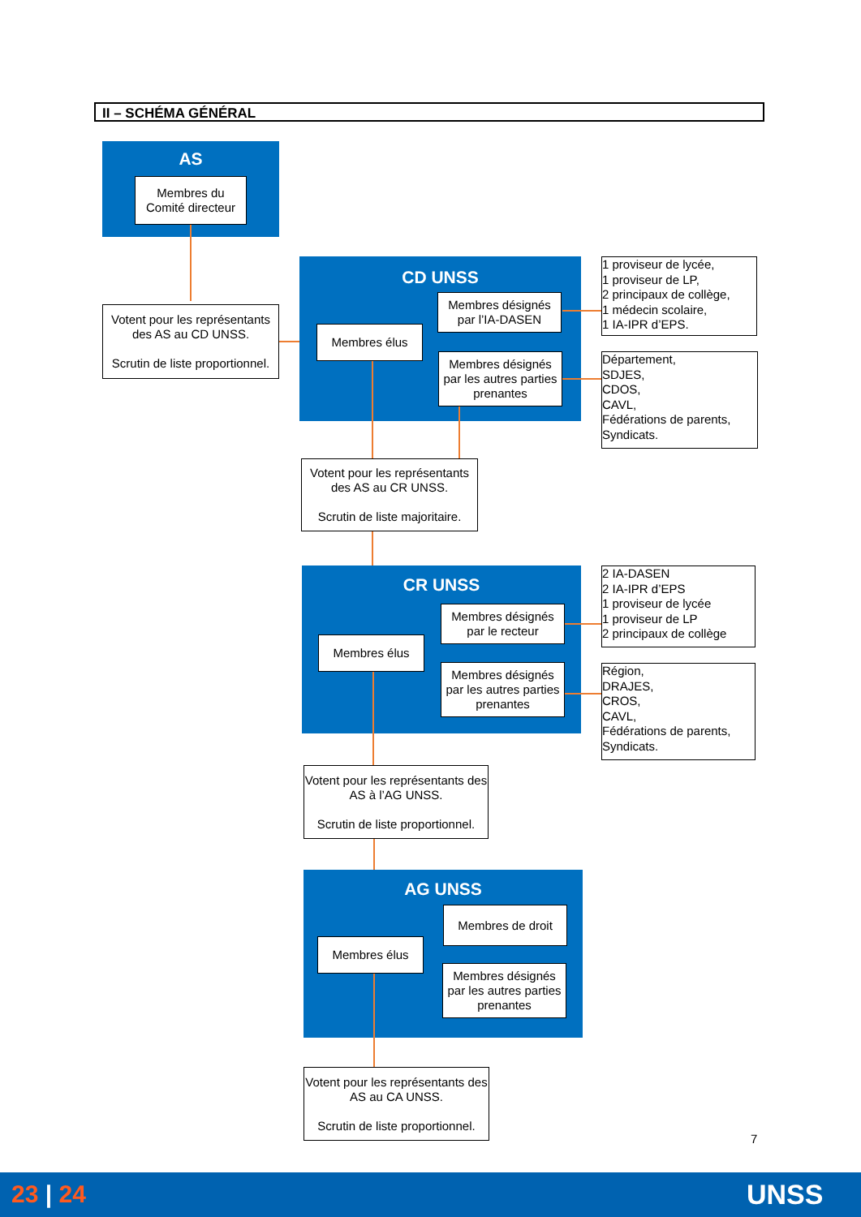II – SCHÉMA GÉNÉRAL
AS
Membres du
Comité directeur
Votent pour les représentants des AS au CD UNSS.
Scrutin de liste proportionnel.
CD UNSS
Membres désignés par l’IA-DASEN
Membres élus
Membres désignés par les autres parties prenantes
1 proviseur de lycée,
1 proviseur de LP,
2 principaux de collège,
1 médecin scolaire,
1 IA-IPR d’EPS.
Département,
SDJES,
CDOS,
CAVL,
Fédérations de parents,
Syndicats.
Votent pour les représentants des AS au CR UNSS.
Scrutin de liste majoritaire.
CR UNSS
Membres désignés par le recteur
Membres élus
Membres désignés par les autres parties prenantes
2 IA-DASEN
2 IA-IPR d’EPS
1 proviseur de lycée
1 proviseur de LP
2 principaux de collège
Région,
DRAJES,
CROS,
CAVL,
Fédérations de parents,
Syndicats.
Votent pour les représentants des AS à l’AG UNSS.
Scrutin de liste proportionnel.
AG UNSS
Membres de droit
Membres élus
Membres désignés par les autres parties prenantes
Votent pour les représentants des AS au CA UNSS.
Scrutin de liste proportionnel.
7
23 | 24 UNSS